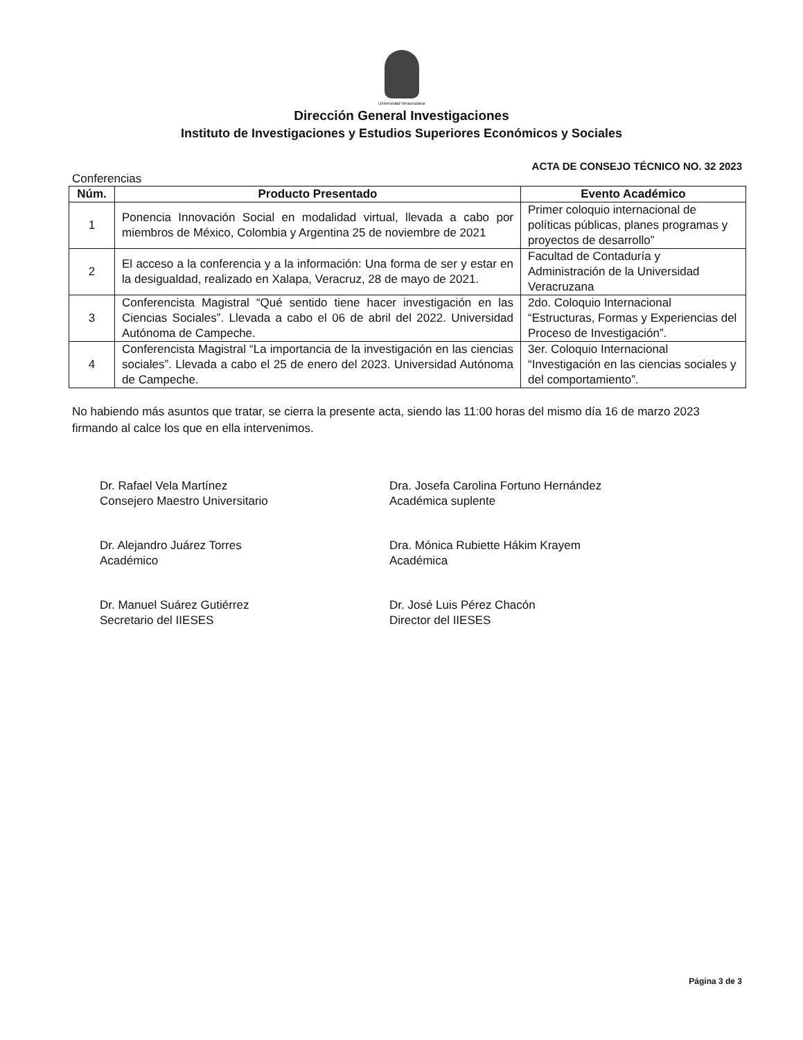Universidad Veracruzana
Dirección General Investigaciones
Instituto de Investigaciones y Estudios Superiores Económicos y Sociales
ACTA DE CONSEJO TÉCNICO NO. 32 2023
Conferencias
| Núm. | Producto Presentado | Evento Académico |
| --- | --- | --- |
| 1 | Ponencia Innovación Social en modalidad virtual, llevada a cabo por miembros de México, Colombia y Argentina 25 de noviembre de 2021 | Primer coloquio internacional de políticas públicas, planes programas y proyectos de desarrollo” |
| 2 | El acceso a la conferencia y a la información: Una forma de ser y estar en la desigualdad, realizado en Xalapa, Veracruz, 28 de mayo de 2021. | Facultad de Contaduría y Administración de la Universidad Veracruzana |
| 3 | Conferencista Magistral “Qué sentido tiene hacer investigación en las Ciencias Sociales”. Llevada a cabo el 06 de abril del 2022. Universidad Autónoma de Campeche. | 2do. Coloquio Internacional “Estructuras, Formas y Experiencias del Proceso de Investigación”. |
| 4 | Conferencista Magistral “La importancia de la investigación en las ciencias sociales”. Llevada a cabo el 25 de enero del 2023. Universidad Autónoma de Campeche. | 3er. Coloquio Internacional “Investigación en las ciencias sociales y del comportamiento”. |
No habiendo más asuntos que tratar, se cierra la presente acta, siendo las 11:00 horas del mismo día 16 de marzo 2023 firmando al calce los que en ella intervenimos.
Dr. Rafael Vela Martínez
Consejero Maestro Universitario
Dr. Alejandro Juárez Torres
Académico
Dr. Manuel Suárez Gutiérrez
Secretario del IIESES
Dra. Josefa Carolina Fortuno Hernández
Académica suplente
Dra. Mónica Rubiette Hákim Krayem
Académica
Dr. José Luis Pérez Chacón
Director del IIESES
Página 3 de 3